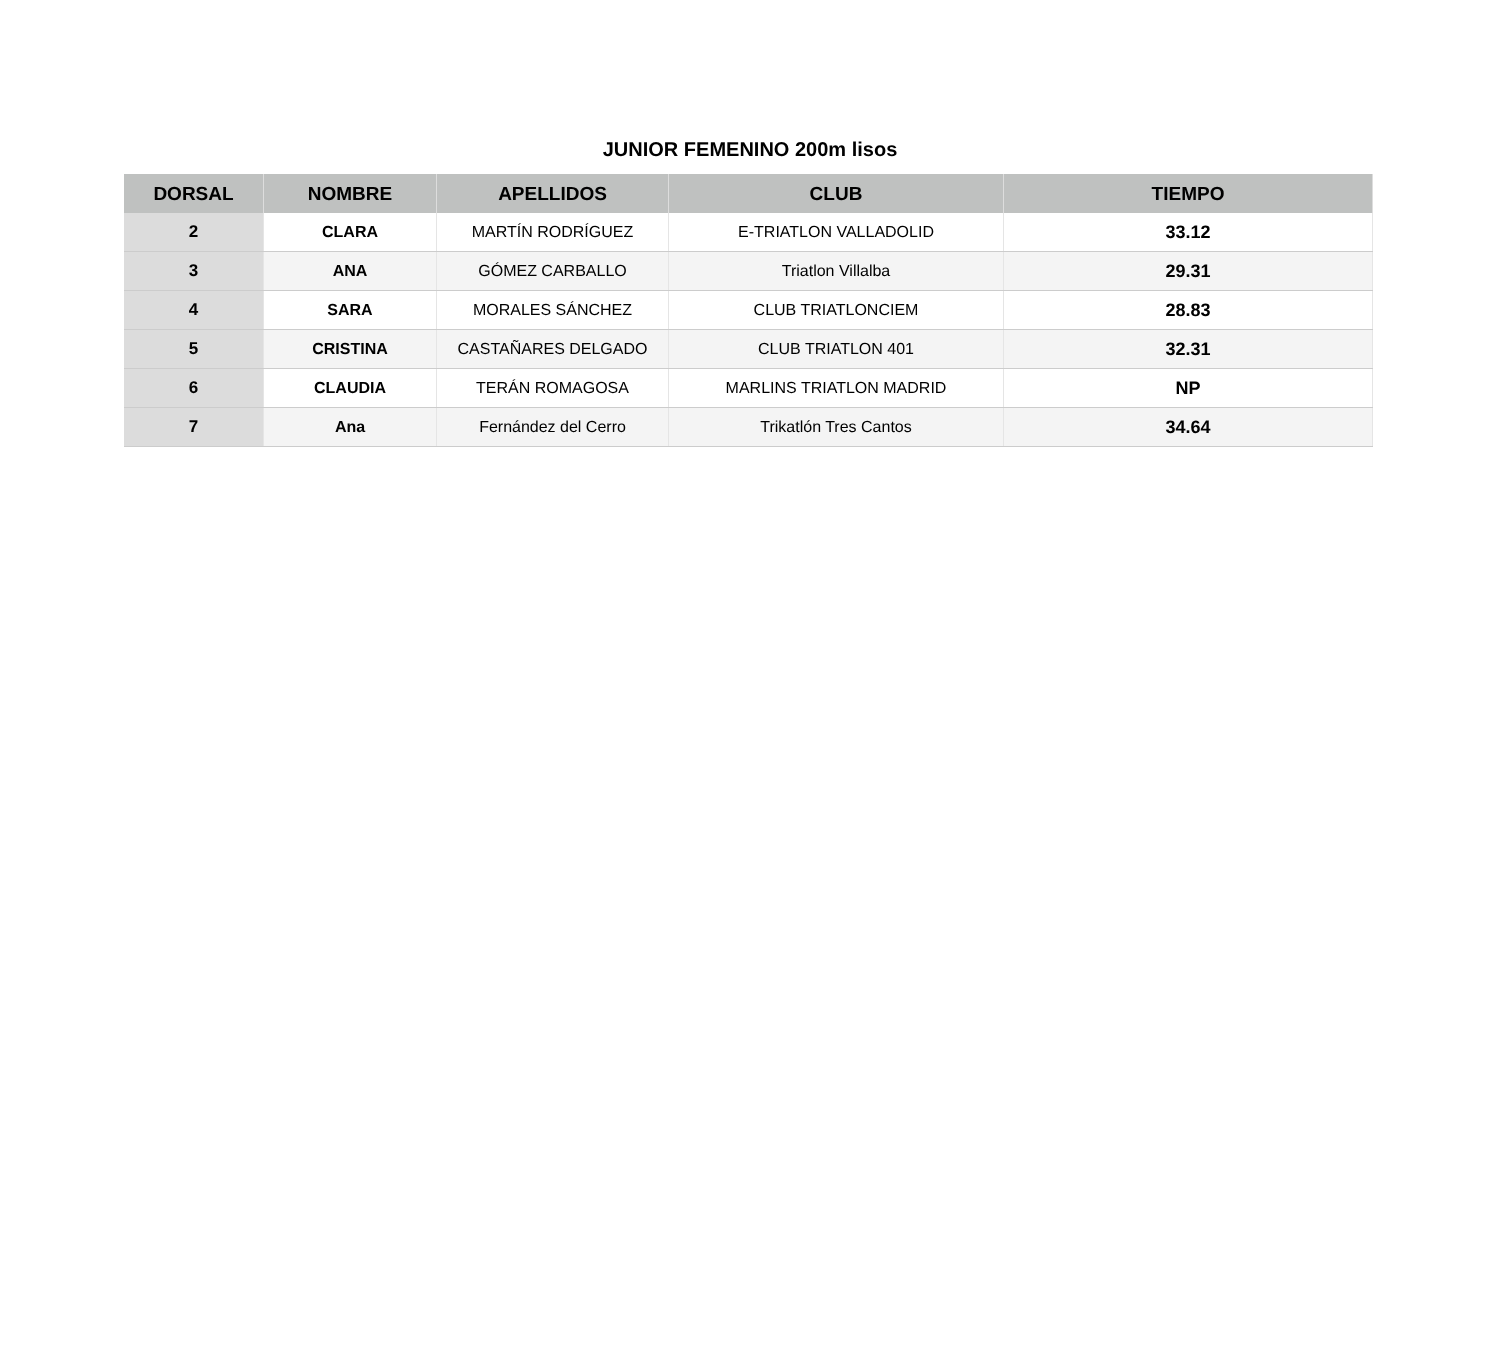JUNIOR FEMENINO 200m lisos
| DORSAL | NOMBRE | APELLIDOS | CLUB | TIEMPO |
| --- | --- | --- | --- | --- |
| 2 | CLARA | MARTÍN RODRÍGUEZ | E-TRIATLON VALLADOLID | 33.12 |
| 3 | ANA | GÓMEZ CARBALLO | Triatlon Villalba | 29.31 |
| 4 | SARA | MORALES SÁNCHEZ | CLUB TRIATLONCIEM | 28.83 |
| 5 | CRISTINA | CASTAÑARES DELGADO | CLUB TRIATLON 401 | 32.31 |
| 6 | CLAUDIA | TERÁN ROMAGOSA | MARLINS TRIATLON MADRID | NP |
| 7 | Ana | Fernández del Cerro | Trikatlón Tres Cantos | 34.64 |